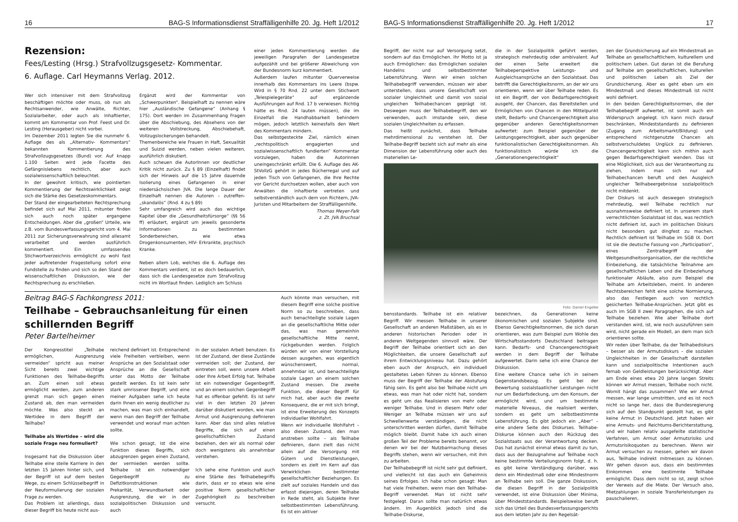16 BAG-S Informationsdienst Straffälligenhilfe 20. Jg. Heft 1/2012
Rezension:
Fees/Lesting (Hrsg.) Strafvollzugsgesetz- Kommentar.
6. Auflage. Carl Heymanns Verlag. 2012.
Wer sich intensiver mit dem Strafvollzug beschäftigen möchte oder muss, ob nun als Rechtsanwender, wie Anwälte, Richter, Sozialarbeiter, oder auch als Inhaftierter, kommt am Kommentar von Prof. Feest und Dr. Lesting (Herausgeber) nicht vorbei.
Im Dezember 2011 legten Sie die nunmehr 6. Auflage des als „Alternativ- Kommentars“ bekannten Kommentierung des Strafvollzugsgesetzes (Bund) vor. Auf knapp 1.100 Seiten wird jede Facette des Gefängnislebens rechtlich, aber auch sozialwissenschaftlich beleuchtet.
In der gewohnt kritisch, wie pointierten Kommentierung der Rechtswirklichkeit zeigt sich die Stärke des Gesetzeskommentars.
Der Stand der eingearbeiteten Rechtsprechung befindet sich auf Mai 2011, mitunter finden sich auch noch später ergangene Entscheidungen. Aber die „großen“ Urteile, wie z.B. vom Bundesverfassungsgericht vom 4. Mai 2011 zur Sicherungsverwahrung sind allesamt verarbeitet und werden ausführlich kommentiert. Ein umfassendes Stichwortverzeichnis ermöglicht zu wohl fast jeder auftretender Fragestellung sofort eine Fundstelle zu finden und sich so den Stand der wissenschaftlichen Diskussion, wie der Rechtsprechung zu erschließen.
Ergänzt wird der Kommentar von „Schwerpunkten“. Beispielhaft zu nennen wäre hier „Ausländische Gefangene“ (Anhang § 175). Dort werden im Zusammenhang Fragen über die Abschiebung, des Absehens von der weiteren Vollstreckung, Abschiebehaft, Vollzugslockerungen behandelt.
Themenbereiche wie Frauen in Haft, Sexualität und Suizid werden, neben vielen weiteren, ausführlich diskutiert.
Auch scheuen die AutorInnen vor deutlicher Kritik nicht zurück. Zu § 89 (Einzelhaft) findet sich der Hinweis auf die 15 Jahre dauernde Isolierung eines Gefangenen in einer niedersächsischen JVA. Die lange Dauer der Einzelhaft nennen die Autoren – zutreffen- „skandalös“ (Rnd. 4 zu § 89)
Sehr umfangreich wird auch das wichtige Kapitel über die „Gesundheitsfürsorge“ (§§ 56 ff) erläutert, ergänzt um jeweils gesonderte Informationen zu bestimmten Sonderbereichen, wie etwa Drogenkonsumenten, HIV- Erkrankte, psychisch Kranke.
Neben allem Lob, welches die 6. Auflage des Kommentars verdient, ist es doch bedauerlich, dass sich die Landesgesetze zum Strafvollzug nicht im Wortlaut finden. Lediglich am Schluss
einer jeden Kommentierung werden die jeweiligen Paragrafen der Landesgesetze aufgezählt und bei größerer Abweichung von der Bundesnorm kurz kommentiert.
Außerdem laufen mitunter Querverweise innerhalb des Kommentars ins Leere (bspw. Wird in § 70 Rnd. 22 unter dem Stichwort „Telespielegeräte“ auf ergänzende Ausführungen auf Rnd. 17 b verwiesen. Richtig hätte es Rnd. 24 lauten müssen), die im Einzelfall die Handhabbarkeit behindern mögen, jedoch letztlich keinesfalls den Wert des Kommentars mindern.
Das selbstgesteckte Ziel, nämlich einen „rechtspolitisch engagierten und sozialwissenschaftlich fundierten“ Kommentar vorzulegen, haben die Autorinnen uneingeschränkt erfüllt. Die 6. Auflage des AK-StVollzG gehört in jedes Bücherregal und auf jeden Tisch von Gefangenen, die Ihre Rechte vor Gericht durchsetzen wollen, aber auch von Anwälten die inhaftierte vertreten und selbstverständlich auch dem von Richtern, JVA-Juristen und Mitarbeitern der Straffälligenhilfe.
Thomas Meyer-Falk
z. Zt. JVA Bruchsal
Beitrag BAG-S Fachkongress 2011:
Teilhabe – Gebrauchsanleitung für einen schillernden Begriff
Peter Bartelheimer
Der Kongresstitel „Teilhabe ermöglichen, Ausgrenzung vermeiden“ spricht aus meiner Sicht bereits zwei wichtige Funktionen des Teilhabe-Begriffs an. Zum einen soll etwas ermöglicht werden, zum anderen grenzt man sich gegen einen Zustand ab, den man vermeiden möchte. Was also steckt an Wertidee in dem Begriff der Teilhabe?
Teilhabe als Wertidee – wird die soziale Frage neu formuliert?
Insgesamt hat die Diskussion über Teilhabe eine steile Karriere in den letzten 15 Jahren hinter sich, und der Begriff ist auf dem besten Wege, zu einem Schlüsselbegriff in der Neuformulierung der sozialen Frage zu werden.
Das Problem ist allerdings, dass dieser Begriff bis heute nicht aus-
reichend definiert ist. Entsprechend viele Freiheiten verbleiben, wenn Ansprüche an den Sozialstaat oder Ansprüche an die Gesellschaft unter das Motto der Teilhabe gestellt werden. Es ist kein sehr stark umrissener Begriff, und eine meiner Aufgaben sehe ich heute darin Ihnen ein wenig deutlicher zu machen, was man sich einhandelt, wenn man den Begriff der Teilhabe verwendet und worauf man achten sollte.
Wie schon gesagt, ist die eine Funktion dieses Begriffs, sich abzugrenzen gegen einen Zustand, der vermieden werden sollte. Teilhabe ist ein notwendiger Gegenbegriff zu Defizitkonstruktionen wie Prekarität, Verwundbarkeit oder Ausgrenzung, die wir in der sozialpolitischen Diskussion und auch
in der sozialen Arbeit benutzen. Es ist der Zustand, der diese Zustände vermeiden soll; der Zustand, der eintreten soll, wenn unsere Arbeit oder Ihre Arbeit Erfolg hat. Teilhabe ist ein notwendiger Gegenbegriff, und an einem solchen Gegenbegriff hat es offenbar gefehlt. Es ist sehr viel in den letzten 20 Jahren darüber diskutiert worden, wie man Armut und Ausgrenzung definieren kann. Aber das sind alles relative Begriffe, die sich auf einen gesellschaftlichen Zustand beziehen, den wir als normal oder doch wenigstens als annehmbar verstehen.
Ich sehe eine Funktion und auch eine Stärke des Teilhabebegriffs darin, dass er so etwas wie eine positive Norm gesellschaftlicher Zugehörigkeit zu beschreiben versucht.
Auch könnte man versuchen, mit diesem Begriff eine solche positive Norm so zu beschreiben, dass auch benachteiligte soziale Lagen an die gesellschaftliche Mitte oder das, was man gemeinhin gesellschaftliche Mitte nennt, rückgebunden werden. Folglich würden wir von einer Vorstellung dessen ausgehen, was eigentlich wünschenswert, normal, annehmbar ist, und benachteiligte soziale Lagen an einem solchen Zustand messen. Die zweite Funktion, die dieser Begriff für mich hat, aber auch die zweite Konsequenz, die er mit sich bringt, ist eine Erweiterung des Konzepts individueller Wohlfahrt.
Wenn wir individuelle Wohlfahrt – also diesen Zustand, den man anstreben sollte – als Teilhabe definieren, dann zielt das nicht allein auf die Versorgung mit Gütern und Dienstleistungen, sondern es zielt im Kern auf das Verwirklichen bestimmter gesellschaftlicher Beziehungen. Es zielt auf soziales Handeln und das erfasst diejenigen, deren Teilhabe in Rede steht, als Subjekte ihrer selbstbestimmten Lebensführung. Es ist ein aktiver
BAG-S Informationsdienst Straffälligenhilfe 20. Jg. Heft 1/2012 17
Begriff, der nicht nur auf Versorgung setzt, sondern auf das Ermöglichen. Ihr Motto ist ja auch Ermöglichen: das Ermöglichen sozialen Handelns und selbstbestimmter Lebensführung. Wenn wir einen solchen Teilhabebegriff verwenden, müssen wir aber unterstellen, dass unsere Gesellschaft von sozialer Ungleichheit und damit von sozial ungleichen Teilhabechancen geprägt ist. Deswegen muss der Teilhabebegriff, den wir verwenden, auch imstande sein, diese sozialen Ungleichheiten zu erfassen.
Das heißt zunächst, dass Teilhabe mehrdimensional zu verstehen ist. Der Teilhabe-Begriff bezieht sich auf mehr als eine Dimension der Lebensführung oder auch des materiellen Le-
die in der Sozialpolitik geführt werden, strategisch mehrdeutig oder ambivalent. Auf der einen Seite erweitert die Teilhabeperspektive Leistungs- und Ausgleichsansprüche an den Sozialstaat. Das betrifft die Gerechtigkeitsnorm, an der wir uns orientieren, wenn wir über Teilhabe reden. Es ist ein Begriff, der von Bedarfsgerechtigkeit ausgeht, der Chancen, das Bereitstellen und Ermöglichen von Chancen in den Mittelpunkt stellt, Bedarfs- und Chancengerechtigkeit also gegenüber anderen Gerechtigkeitsnormen aufwertet: zum Beispiel gegenüber der Leistungsgerechtigkeit, aber auch gegenüber funktionalistischen Gerechtigkeitsnormen. Als funktionalistisch würde ich die „Generationengerechtigkeit“
Foto: Daniel Engelke
bensstandards. Teilhabe ist ein relativer Begriff. Wir messen Teilhabe in unserer Gesellschaft an anderen Maßstäben, als es in anderen historischen Perioden oder in anderen Weltgegenden sinnvoll wäre. Der Begriff der Teilhabe orientiert sich an den Möglichkeiten, die unsere Gesellschaft auf ihrem Entwicklungsniveau hat. Dazu gehört eben auch der Anspruch, ein individuell gestaltetes Leben führen zu können. Ebenso muss der Begriff der Teilhabe der Abstufung fähig sein. Es geht also bei Teilhabe nicht um etwas, was man hat oder nicht hat, sondern es geht um das Realisieren von mehr oder weniger Teilhabe. Und in diesem Mehr oder Weniger an Teilhabe müssen wir uns auf Schwellenwerte verständigen, die nicht unterschritten werden dürfen, damit Teilhabe möglich bleibt. Damit habe ich auch einen großen Teil der Probleme bereits benannt, vor denen wir bei der Nutzbarmachung dieses Begriffs stehen, wenn wir versuchen, mit ihm zu arbeiten.
Der Teilhabebegriff ist nicht sehr gut definiert, und vielleicht ist das auch ein Geheimnis seines Erfolges. Ich habe schon gesagt: Man hat viele Freiheiten, wenn man den Teilhabe-Begriff verwendet. Man ist nicht sehr festgelegt. Daran sollte man natürlich etwas ändern. Im Augenblick jedoch sind die Teilhabe-Diskurse,
bezeichnen, da Generationen keine ökonomischen und sozialen Subjekte sind. Ebenso Gerechtigkeitsnormen, die sich daran orientieren, was zum Beispiel zum Wohle des Wirtschaftsstandorts Deutschland beitragen kann. Bedarfs- und Chancengerechtigkeit werden in dem Begriff der Teilhabe aufgewertet. Darin sehe ich eine Chance der Diskussion.
Eine weitere Chance sehe ich in seinem Gegenstandsbezug. Es geht bei der Bewertung sozialstaatlicher Leistungen nicht nur um Bedarfsdeckung, um den Konsum, der ermöglicht wird, und um bestimmte materielle Niveaus, die realisiert werden, sondern es geht um selbstbestimmte Lebensführung. Es gibt jedoch ein „Aber“ – eine andere Seite des Diskurses. Teilhabe-Diskurse können auch den Rückzug des Sozialstaats aus der Verantwortung decken. Das hat zunächst einmal etwas damit zu tun, dass aus der Bezugnahme auf Teilhabe noch keine bestimmte Verteilungsnorm folgt, d. h. es gibt keine Verständigung darüber, was denn ein Mindestmaß oder eine Mindestnorm an Teilhabe sein soll. Die ganze Diskussion, die diesen Begriff in der Sozialpolitik verwendet, ist eine Diskussion über Minima, über Mindeststandards. Beispielsweise beruft sich das Urteil des Bundesverfassungsgerichts aus dem letzten Jahr zu den Regelsät-
zen der Grundsicherung auf ein Mindestmaß an Teilhabe an gesellschaftlichem, kulturellem und politischem Leben. Gut daran ist die Berufung auf Teilhabe am gesellschaftlichen, kulturellen und politischen Leben als Ziel der Grundsicherung. Aber es geht eben um ein Mindestmaß und dieses Mindestmaß ist nicht wohl definiert.
In den beiden Gerechtigkeitsnormen, die der Teilhabebegriff aufwertet, ist somit auch ein Widerspruch angelegt. Ich kann mich darauf beschränken, Mindeststandards zu definieren (Zugang zum Arbeitsmarkt/Bildung) und entsprechend nichtgenutzte Chancen als selbstverschuldetes Unglück zu definieren. Chancengerechtigkeit kann sich mithin auch gegen Bedarfsgerechtigkeit wenden. Das ist eine Möglichkeit, sich aus der Verantwortung zu ziehen, indem man sich nur auf Teilhabechancen beruft und den Ausgleich ungleicher Teilhabeergebnisse sozialpolitisch nicht mitdenkt.
Der Diskurs ist auch deswegen strategisch mehrdeutig, weil Teilhabe rechtlich nur ausnahmsweise definiert ist. In unserem stark verrechtlichten Sozialstaat ist das, was rechtlich nicht definiert ist, auch im politischen Diskurs nicht besonders gut dingfest zu machen. Rechtlich definiert ist Teilhabe im SGB IX. Dort ist sie die deutsche Fassung von „Participation“, eines Zentralbegriff der Weltgesundheitsorganisation, der die rechtliche Einbeziehung, die tatsächliche Teilnahme am gesellschaftlichen Leben und die Einbeziehung funktionaler Abläufe, also zum Beispiel die Teilhabe am Arbeitsleben, meint. In anderen Rechtsbereichen fehlt eine solche Normierung, also das Festlegen auch von rechtlich gesicherten Teilhabe-Ansprüchen. Jetzt gibt es auch im SGB II zwei Paragraphen, die sich auf Teilhabe beziehen. Wie aber Teilhabe dort verstanden wird, ist, wie noch auszuführen sein wird, nicht gerade ein Modell, an dem man sich orientieren sollte.
Wir reden über Teilhabe, da der Teilhabediskurs – besser als der Armutsdiskurs – die sozialen Ungleichheiten in der Gesellschaft darstellen kann und sozialpolitische Intentionen auch fernab von Geldleistungen berücksichtigt. Aber am Ende eines etwa 20 Jahre langen Streits können wir Armut messen, Teilhabe noch nicht. Womit hängt das zusammen? Wie wir Armut messen, war lange umstritten, und es ist noch nicht so lange her, dass die Bundesregierung sich auf den Standpunkt gestellt hat, es gibt keine Armut in Deutschland. Jetzt haben wir eine Armuts- und Reichtums-Berichterstattung, und wir haben relativ ausgefeilte statistische Verfahren, um Armut oder Armutsrisiko und Armutsrisikoquoten zu berechnen. Wenn wir Armut versuchen zu messen, gehen wir davon aus, Teilhabe indirekt mitmessen zu können. Wir gehen davon aus, dass ein bestimmtes Einkommen eine bestimmte Teilhabe ermöglicht. Dass dem nicht so ist, zeigt schon der Verweis auf die Miete. Der Versuch also, Mietzahlungen in soziale Transferleistungen zu pauschalieren,